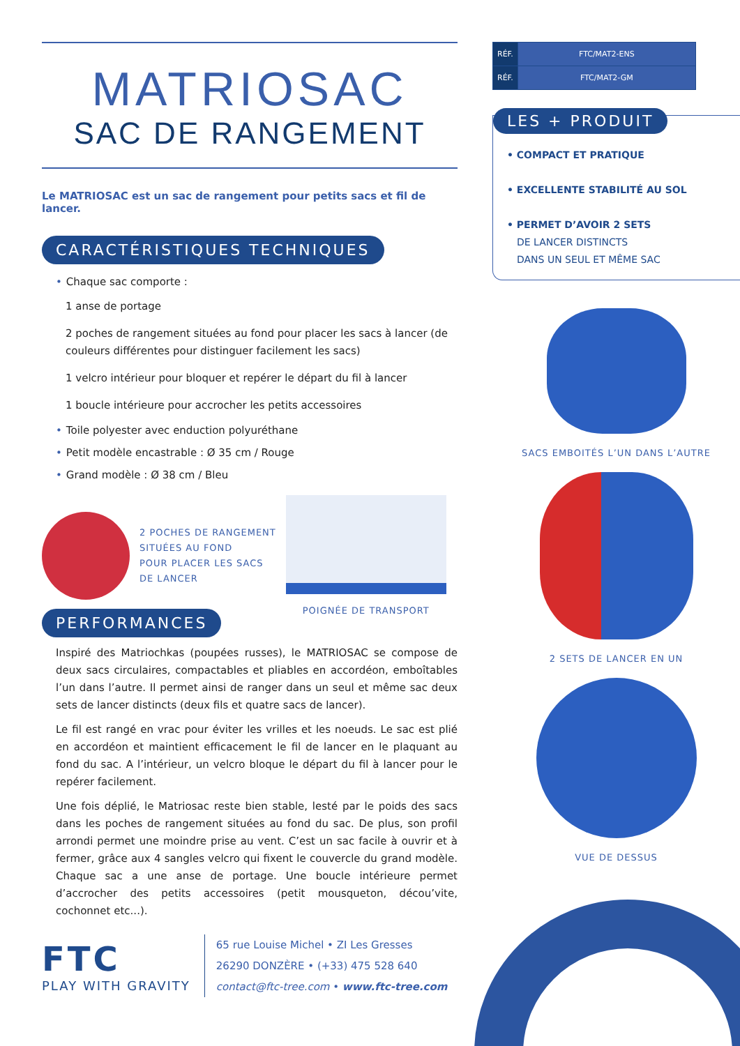MATRIOSAC
SAC DE RANGEMENT
Le MATRIOSAC est un sac de rangement pour petits sacs et fil de lancer.
CARACTÉRISTIQUES TECHNIQUES
• Chaque sac comporte :
1 anse de portage
2 poches de rangement situées au fond pour placer les sacs à lancer (de couleurs différentes pour distinguer facilement les sacs)
1 velcro intérieur pour bloquer et repérer le départ du fil à lancer
1 boucle intérieure pour accrocher les petits accessoires
• Toile polyester avec enduction polyuréthane
• Petit modèle encastrable : Ø 35 cm / Rouge
• Grand modèle : Ø 38 cm / Bleu
2 POCHES DE RANGEMENT
SITUÉES AU FOND
POUR PLACER LES SACS
DE LANCER
POIGNÉE DE TRANSPORT
PERFORMANCES
Inspiré des Matriochkas (poupées russes), le MATRIOSAC se compose de deux sacs circulaires, compactables et pliables en accordéon, emboîtables l’un dans l’autre. Il permet ainsi de ranger dans un seul et même sac deux sets de lancer distincts (deux fils et quatre sacs de lancer).
Le fil est rangé en vrac pour éviter les vrilles et les noeuds. Le sac est plié en accordéon et maintient efficacement le fil de lancer en le plaquant au fond du sac. A l’intérieur, un velcro bloque le départ du fil à lancer pour le repérer facilement.
Une fois déplié, le Matriosac reste bien stable, lesté par le poids des sacs dans les poches de rangement situées au fond du sac. De plus, son profil arrondi permet une moindre prise au vent. C’est un sac facile à ouvrir et à fermer, grâce aux 4 sangles velcro qui fixent le couvercle du grand modèle. Chaque sac a une anse de portage. Une boucle intérieure permet d’accrocher des petits accessoires (petit mousqueton, décou’vite, cochonnet etc...).
| RÉF. | FTC/MAT2-ENS |
| RÉF. | FTC/MAT2-GM |
LES + PRODUIT
• COMPACT ET PRATIQUE
• EXCELLENTE STABILITÉ AU SOL
• PERMET D’AVOIR 2 SETS
DE LANCER DISTINCTS
DANS UN SEUL ET MÊME SAC
SACS EMBOITÉS L’UN DANS L’AUTRE
2 SETS DE LANCER EN UN
VUE DE DESSUS
FTC
PLAY WITH GRAVITY
65 rue Louise Michel • ZI Les Gresses
26290 DONZÈRE • (+33) 475 528 640
contact@ftc-tree.com • www.ftc-tree.com